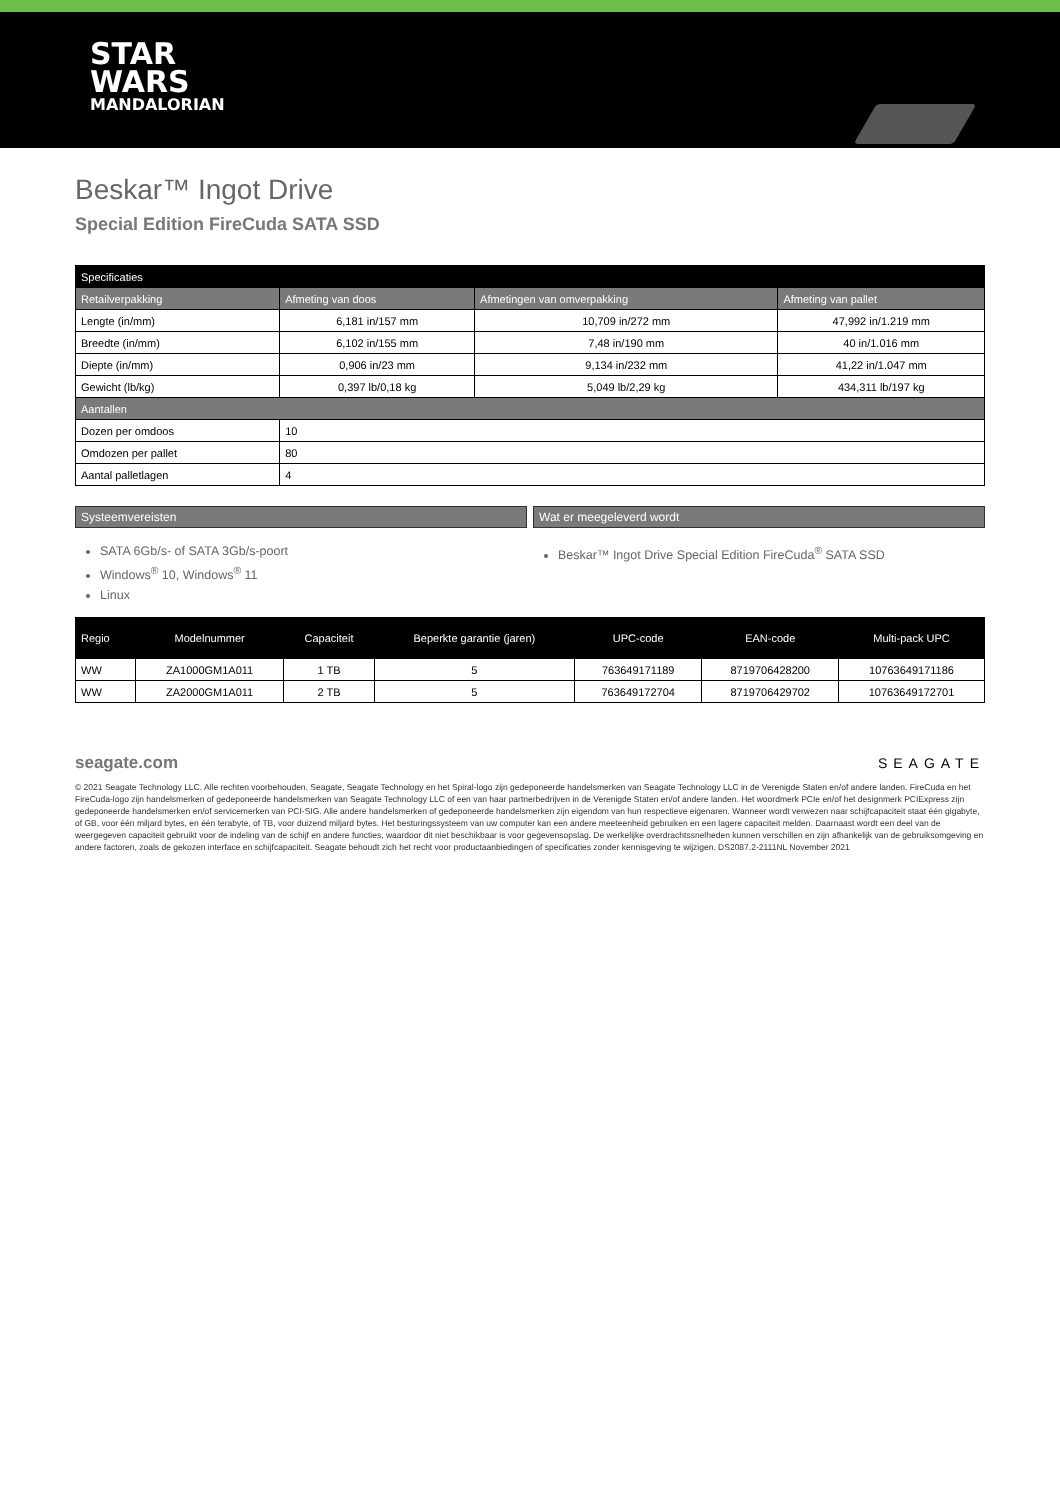STAR
WARS
MANDALORIAN
Beskar™ Ingot Drive
Special Edition FireCuda SATA SSD
| Specificaties | | | |
| --- | --- | --- | --- |
| Retailverpakking | Afmeting van doos | Afmetingen van omverpakking | Afmeting van pallet |
| Lengte (in/mm) | 6,181 in/157 mm | 10,709 in/272 mm | 47,992 in/1.219 mm |
| Breedte (in/mm) | 6,102 in/155 mm | 7,48 in/190 mm | 40 in/1.016 mm |
| Diepte (in/mm) | 0,906 in/23 mm | 9,134 in/232 mm | 41,22 in/1.047 mm |
| Gewicht (lb/kg) | 0,397 lb/0,18 kg | 5,049 lb/2,29 kg | 434,311 lb/197 kg |
| Aantallen | | | |
| Dozen per omdoos | 10 | | |
| Omdozen per pallet | 80 | | |
| Aantal palletlagen | 4 | | |
Systeemvereisten
SATA 6Gb/s- of SATA 3Gb/s-poort
Windows<sup>®</sup> 10, Windows<sup>®</sup> 11
Linux
Wat er meegeleverd wordt
Beskar™ Ingot Drive Special Edition FireCuda<sup>®</sup> SATA SSD
| Regio | Modelnummer | Capaciteit | Beperkte garantie (jaren) | UPC-code | EAN-code | Multi-pack UPC |
| --- | --- | --- | --- | --- | --- | --- |
| WW | ZA1000GM1A011 | 1 TB | 5 | 763649171189 | 8719706428200 | 10763649171186 |
| WW | ZA2000GM1A011 | 2 TB | 5 | 763649172704 | 8719706429702 | 10763649172701 |
seagate.com SEAGATE
© 2021 Seagate Technology LLC. Alle rechten voorbehouden. Seagate, Seagate Technology en het Spiral-logo zijn gedeponeerde handelsmerken van Seagate Technology LLC in de Verenigde Staten en/of andere landen. FireCuda en het FireCuda-logo zijn handelsmerken of gedeponeerde handelsmerken van Seagate Technology LLC of een van haar partnerbedrijven in de Verenigde Staten en/of andere landen. Het woordmerk PCIe en/of het designmerk PCIExpress zijn gedeponeerde handelsmerken en/of servicemerken van PCI-SIG. Alle andere handelsmerken of gedeponeerde handelsmerken zijn eigendom van hun respectieve eigenaren. Wanneer wordt verwezen naar schijfcapaciteit staat één gigabyte, of GB, voor één miljard bytes, en één terabyte, of TB, voor duizend miljard bytes. Het besturingssysteem van uw computer kan een andere meeteenheid gebruiken en een lagere capaciteit melden. Daarnaast wordt een deel van de weergegeven capaciteit gebruikt voor de indeling van de schijf en andere functies, waardoor dit niet beschikbaar is voor gegevensopslag. De werkelijke overdrachtssnelheden kunnen verschillen en zijn afhankelijk van de gebruiksomgeving en andere factoren, zoals de gekozen interface en schijfcapaciteit. Seagate behoudt zich het recht voor productaanbiedingen of specificaties zonder kennisgeving te wijzigen. DS2087.2-2111NL November 2021